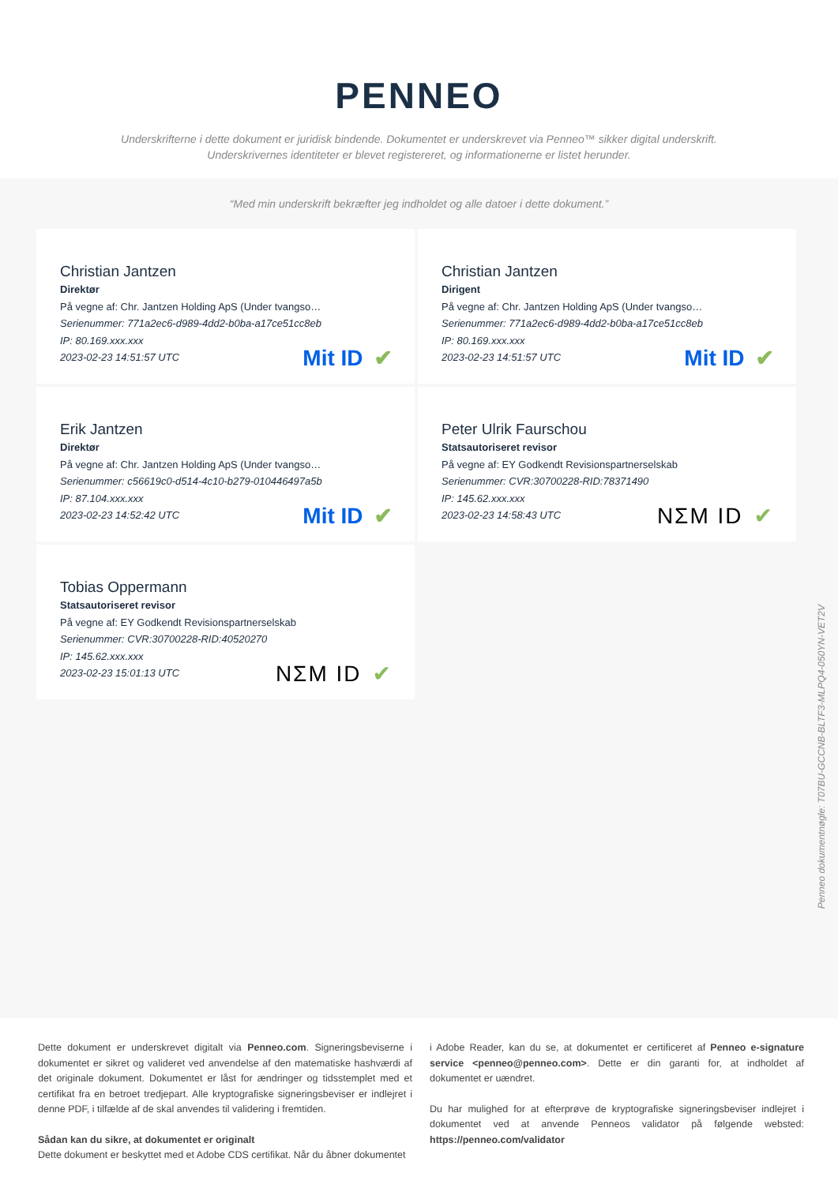PENNEO
Underskrifterne i dette dokument er juridisk bindende. Dokumentet er underskrevet via Penneo™ sikker digital underskrift.
Underskrivernes identiteter er blevet registereret, og informationerne er listet herunder.
“Med min underskrift bekræfter jeg indholdet og alle datoer i dette dokument.”
Christian Jantzen
Direktør
På vegne af: Chr. Jantzen Holding ApS (Under tvangso…
Serienummer: 771a2ec6-d989-4dd2-b0ba-a17ce51cc8eb
IP: 80.169.xxx.xxx
2023-02-23 14:51:57 UTC
Mit ID ✔
Christian Jantzen
Dirigent
På vegne af: Chr. Jantzen Holding ApS (Under tvangso…
Serienummer: 771a2ec6-d989-4dd2-b0ba-a17ce51cc8eb
IP: 80.169.xxx.xxx
2023-02-23 14:51:57 UTC
Mit ID ✔
Erik Jantzen
Direktør
På vegne af: Chr. Jantzen Holding ApS (Under tvangso…
Serienummer: c56619c0-d514-4c10-b279-010446497a5b
IP: 87.104.xxx.xxx
2023-02-23 14:52:42 UTC
Mit ID ✔
Peter Ulrik Faurschou
Statsautoriseret revisor
På vegne af: EY Godkendt Revisionspartnerselskab
Serienummer: CVR:30700228-RID:78371490
IP: 145.62.xxx.xxx
2023-02-23 14:58:43 UTC
NΣM ID ✔
Tobias Oppermann
Statsautoriseret revisor
På vegne af: EY Godkendt Revisionspartnerselskab
Serienummer: CVR:30700228-RID:40520270
IP: 145.62.xxx.xxx
2023-02-23 15:01:13 UTC
NΣM ID ✔
Penneo dokumentnøgle: T07BU-GCCNB-BLTF3-MLPQ4-050YN-VET2V
Dette dokument er underskrevet digitalt via Penneo.com. Signeringsbeviserne i dokumentet er sikret og valideret ved anvendelse af den matematiske hashværdi af det originale dokument. Dokumentet er låst for ændringer og tidsstemplet med et certifikat fra en betroet tredjepart. Alle kryptografiske signeringsbeviser er indlejret i denne PDF, i tilfælde af de skal anvendes til validering i fremtiden.
Sådan kan du sikre, at dokumentet er originalt
Dette dokument er beskyttet med et Adobe CDS certifikat. Når du åbner dokumentet
i Adobe Reader, kan du se, at dokumentet er certificeret af Penneo e-signature service <penneo@penneo.com>. Dette er din garanti for, at indholdet af dokumentet er uændret.
Du har mulighed for at efterprøve de kryptografiske signeringsbeviser indlejret i dokumentet ved at anvende Penneos validator på følgende websted: https://penneo.com/validator